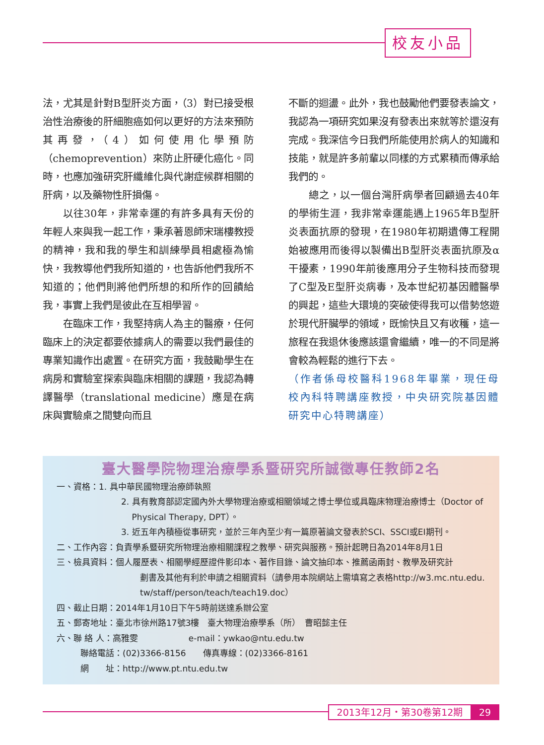校友小品
法，尤其是針對B型肝炎方面，（3）對已接受根治性治療後的肝細胞癌如何以更好的方法來預防其再發，（4）如何使用化學預防（chemoprevention）來防止肝硬化癌化。同時，也應加強研究肝纖維化與代謝症候群相關的肝病，以及藥物性肝損傷。
以往30年，非常幸運的有許多具有天份的年輕人來與我一起工作，秉承著恩師宋瑞樓教授的精神，我和我的學生和訓練學員相處極為愉快，我教導他們我所知道的，也告訴他們我所不知道的；他們則將他們所想的和所作的回饋給我，事實上我們是彼此在互相學習。
在臨床工作，我堅持病人為主的醫療，任何臨床上的決定都要依據病人的需要以我們最佳的專業知識作出處置。在研究方面，我鼓勵學生在病房和實驗室探索與臨床相關的課題，我認為轉譯醫學（translational medicine）應是在病床與實驗桌之間雙向而且
不斷的迴盪。此外，我也鼓勵他們要發表論文，我認為一項研究如果沒有發表出來就等於還沒有完成。我深信今日我們所能使用於病人的知識和技能，就是許多前輩以同樣的方式累積而傳承給我們的。
總之，以一個台灣肝病學者回顧過去40年的學術生涯，我非常幸運能遇上1965年B型肝炎表面抗原的發現，在1980年初期遺傳工程開始被應用而後得以製備出B型肝炎表面抗原及α干擾素，1990年前後應用分子生物科技而發現了C型及E型肝炎病毒，及本世紀初基因體醫學的興起，這些大環境的突破使得我可以借勢悠遊於現代肝臟學的領域，既愉快且又有收穫，這一旅程在我退休後應該還會繼續，唯一的不同是將會較為輕鬆的進行下去。
（作者係母校醫科1968年畢業，現任母校內科特聘講座教授，中央研究院基因體研究中心特聘講座）
臺大醫學院物理治療學系暨研究所誠徵專任教師2名
一、資格：1. 具中華民國物理治療師執照
2. 具有教育部認定國內外大學物理治療或相關領域之博士學位或具臨床物理治療博士（Doctor of
Physical Therapy, DPT）。
3. 近五年內積極從事研究，並於三年內至少有一篇原著論文發表於SCI、SSCI或EI期刊。
二、工作內容：負責學系暨研究所物理治療相關課程之教學、研究與服務。預計起聘日為2014年8月1日
三、檢具資料：個人履歷表、相關學經歷證件影印本、著作目錄、論文抽印本、推薦函兩封、教學及研究計
劃書及其他有利於申請之相關資料（請參用本院網站上需填寫之表格http://w3.mc.ntu.edu.
tw/staff/person/teach/teach19.doc）
四、截止日期：2014年1月10日下午5時前送達系辦公室
五、郵寄地址：臺北市徐州路17號3樓　臺大物理治療學系（所）　曹昭懿主任
六、聯 絡 人：高雅雯　　　　　　e-mail：ywkao@ntu.edu.tw
聯絡電話：(02)3366-8156　　傳真專線：(02)3366-8161
網　　址：http://www.pt.ntu.edu.tw
2013年12月・第30卷第12期 29